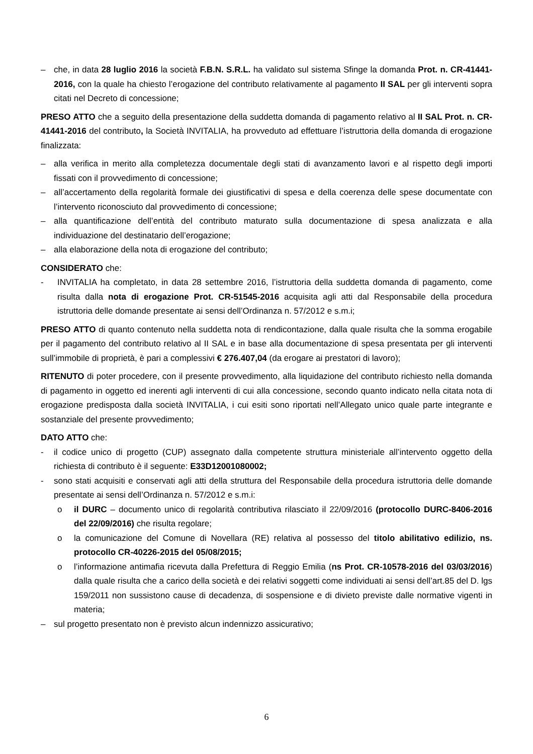– che, in data 28 luglio 2016 la società F.B.N. S.R.L. ha validato sul sistema Sfinge la domanda Prot. n. CR-41441-2016, con la quale ha chiesto l’erogazione del contributo relativamente al pagamento II SAL per gli interventi sopra citati nel Decreto di concessione;
PRESO ATTO che a seguito della presentazione della suddetta domanda di pagamento relativo al II SAL Prot. n. CR-41441-2016 del contributo, la Società INVITALIA, ha provveduto ad effettuare l’istruttoria della domanda di erogazione finalizzata:
– alla verifica in merito alla completezza documentale degli stati di avanzamento lavori e al rispetto degli importi fissati con il provvedimento di concessione;
– all’accertamento della regolarità formale dei giustificativi di spesa e della coerenza delle spese documentate con l’intervento riconosciuto dal provvedimento di concessione;
– alla quantificazione dell’entità del contributo maturato sulla documentazione di spesa analizzata e alla individuazione del destinatario dell’erogazione;
– alla elaborazione della nota di erogazione del contributo;
CONSIDERATO che:
- INVITALIA ha completato, in data 28 settembre 2016, l’istruttoria della suddetta domanda di pagamento, come risulta dalla nota di erogazione Prot. CR-51545-2016 acquisita agli atti dal Responsabile della procedura istruttoria delle domande presentate ai sensi dell’Ordinanza n. 57/2012 e s.m.i;
PRESO ATTO di quanto contenuto nella suddetta nota di rendicontazione, dalla quale risulta che la somma erogabile per il pagamento del contributo relativo al II SAL e in base alla documentazione di spesa presentata per gli interventi sull’immobile di proprietà, è pari a complessivi € 276.407,04 (da erogare ai prestatori di lavoro);
RITENUTO di poter procedere, con il presente provvedimento, alla liquidazione del contributo richiesto nella domanda di pagamento in oggetto ed inerenti agli interventi di cui alla concessione, secondo quanto indicato nella citata nota di erogazione predisposta dalla società INVITALIA, i cui esiti sono riportati nell’Allegato unico quale parte integrante e sostanziale del presente provvedimento;
DATO ATTO che:
- il codice unico di progetto (CUP) assegnato dalla competente struttura ministeriale all’intervento oggetto della richiesta di contributo è il seguente: E33D12001080002;
- sono stati acquisiti e conservati agli atti della struttura del Responsabile della procedura istruttoria delle domande presentate ai sensi dell’Ordinanza n. 57/2012 e s.m.i:
o il DURC – documento unico di regolarità contributiva rilasciato il 22/09/2016 (protocollo DURC-8406-2016 del 22/09/2016) che risulta regolare;
o la comunicazione del Comune di Novellara (RE) relativa al possesso del titolo abilitativo edilizio, ns. protocollo CR-40226-2015 del 05/08/2015;
o l’informazione antimafia ricevuta dalla Prefettura di Reggio Emilia (ns Prot. CR-10578-2016 del 03/03/2016) dalla quale risulta che a carico della società e dei relativi soggetti come individuati ai sensi dell’art.85 del D. lgs 159/2011 non sussistono cause di decadenza, di sospensione e di divieto previste dalle normative vigenti in materia;
– sul progetto presentato non è previsto alcun indennizzo assicurativo;
6